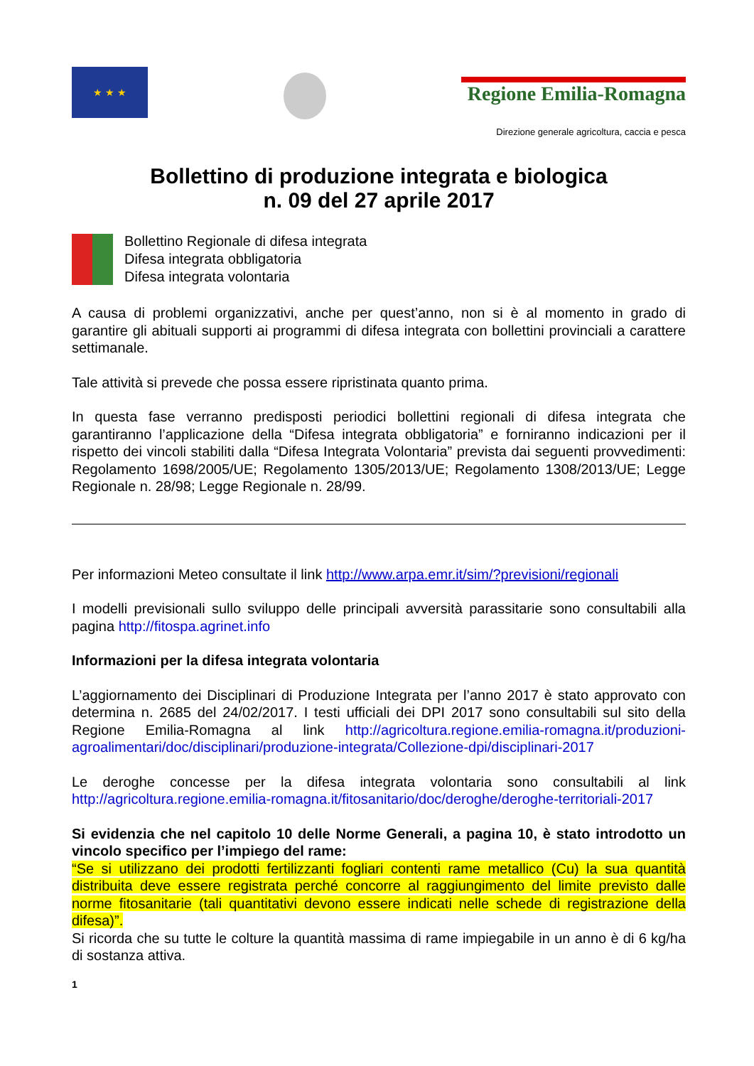★ ★ ★
Regione Emilia-Romagna
Direzione generale agricoltura, caccia e pesca
Bollettino di produzione integrata e biologica
n. 09 del 27 aprile 2017
Bollettino Regionale di difesa integrata
Difesa integrata obbligatoria
Difesa integrata volontaria
A causa di problemi organizzativi, anche per quest’anno, non si è al momento in grado di garantire gli abituali supporti ai programmi di difesa integrata con bollettini provinciali a carattere settimanale.
Tale attività si prevede che possa essere ripristinata quanto prima.
In questa fase verranno predisposti periodici bollettini regionali di difesa integrata che garantiranno l’applicazione della “Difesa integrata obbligatoria” e forniranno indicazioni per il rispetto dei vincoli stabiliti dalla “Difesa Integrata Volontaria” prevista dai seguenti provvedimenti: Regolamento 1698/2005/UE; Regolamento 1305/2013/UE; Regolamento 1308/2013/UE; Legge Regionale n. 28/98; Legge Regionale n. 28/99.
Per informazioni Meteo consultate il link http://www.arpa.emr.it/sim/?previsioni/regionali
I modelli previsionali sullo sviluppo delle principali avversità parassitarie sono consultabili alla pagina http://fitospa.agrinet.info
Informazioni per la difesa integrata volontaria
L’aggiornamento dei Disciplinari di Produzione Integrata per l’anno 2017 è stato approvato con determina n. 2685 del 24/02/2017. I testi ufficiali dei DPI 2017 sono consultabili sul sito della Regione Emilia-Romagna al link http://agricoltura.regione.emilia-romagna.it/produzioni-agroalimentari/doc/disciplinari/produzione-integrata/Collezione-dpi/disciplinari-2017
Le deroghe concesse per la difesa integrata volontaria sono consultabili al link http://agricoltura.regione.emilia-romagna.it/fitosanitario/doc/deroghe/deroghe-territoriali-2017
Si evidenzia che nel capitolo 10 delle Norme Generali, a pagina 10, è stato introdotto un vincolo specifico per l’impiego del rame:
“Se si utilizzano dei prodotti fertilizzanti fogliari contenti rame metallico (Cu) la sua quantità distribuita deve essere registrata perché concorre al raggiungimento del limite previsto dalle norme fitosanitarie (tali quantitativi devono essere indicati nelle schede di registrazione della difesa)”.
Si ricorda che su tutte le colture la quantità massima di rame impiegabile in un anno è di 6 kg/ha di sostanza attiva.
1